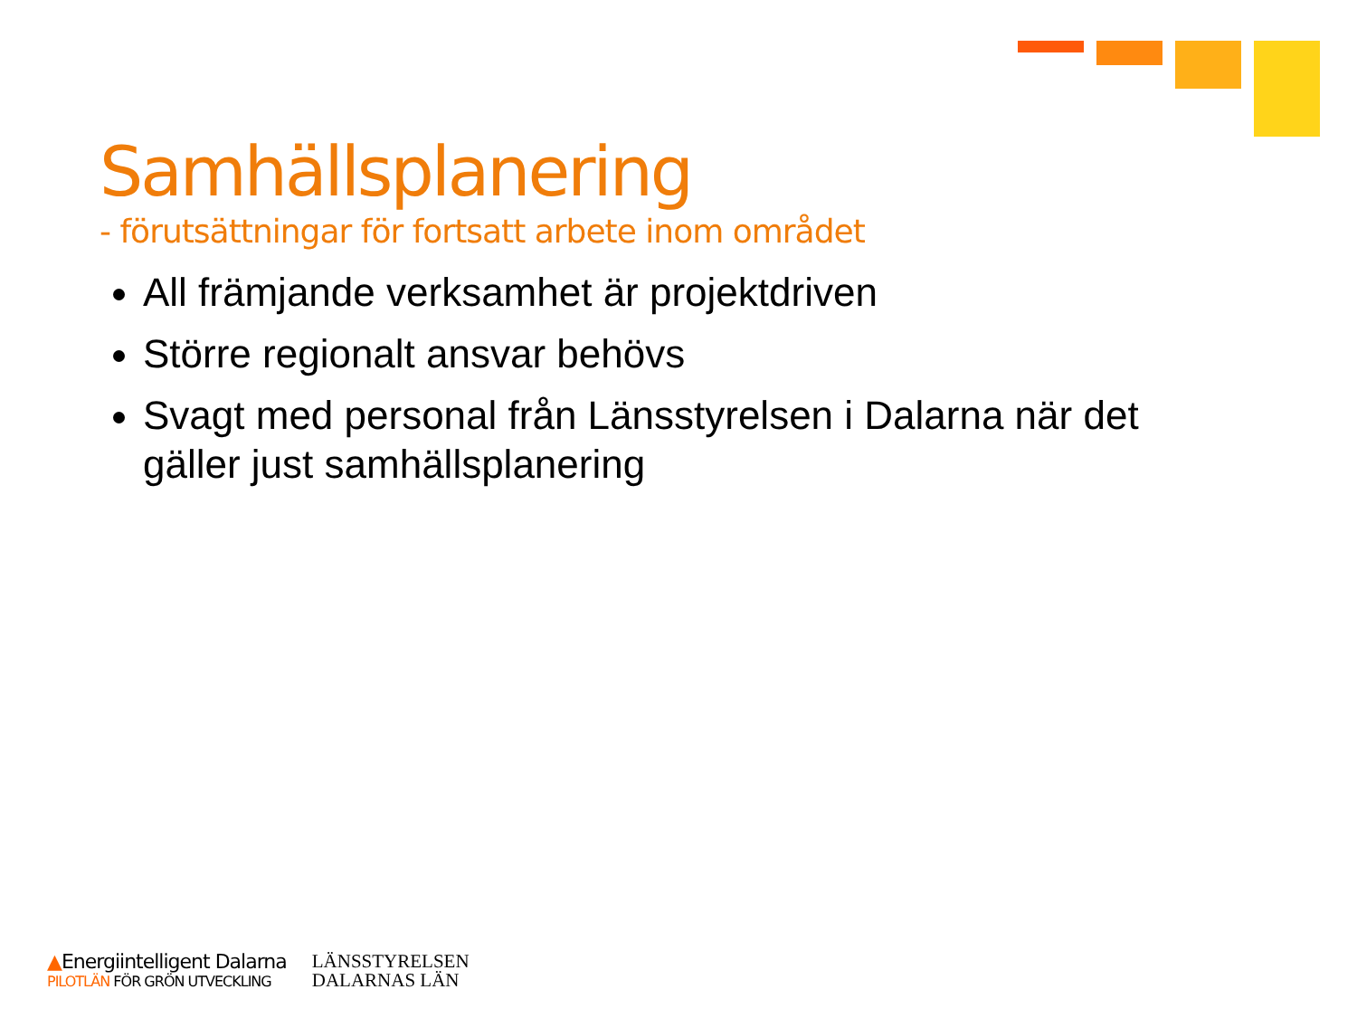Samhällsplanering
- förutsättningar för fortsatt arbete inom området
All främjande verksamhet är projektdriven
Större regionalt ansvar behövs
Svagt med personal från Länsstyrelsen i Dalarna när det gäller just samhällsplanering
▲Energiintelligent Dalarna
PILOTLÄN FÖR GRÖN UTVECKLING
LÄNSSTYRELSEN
DALARNAS LÄN